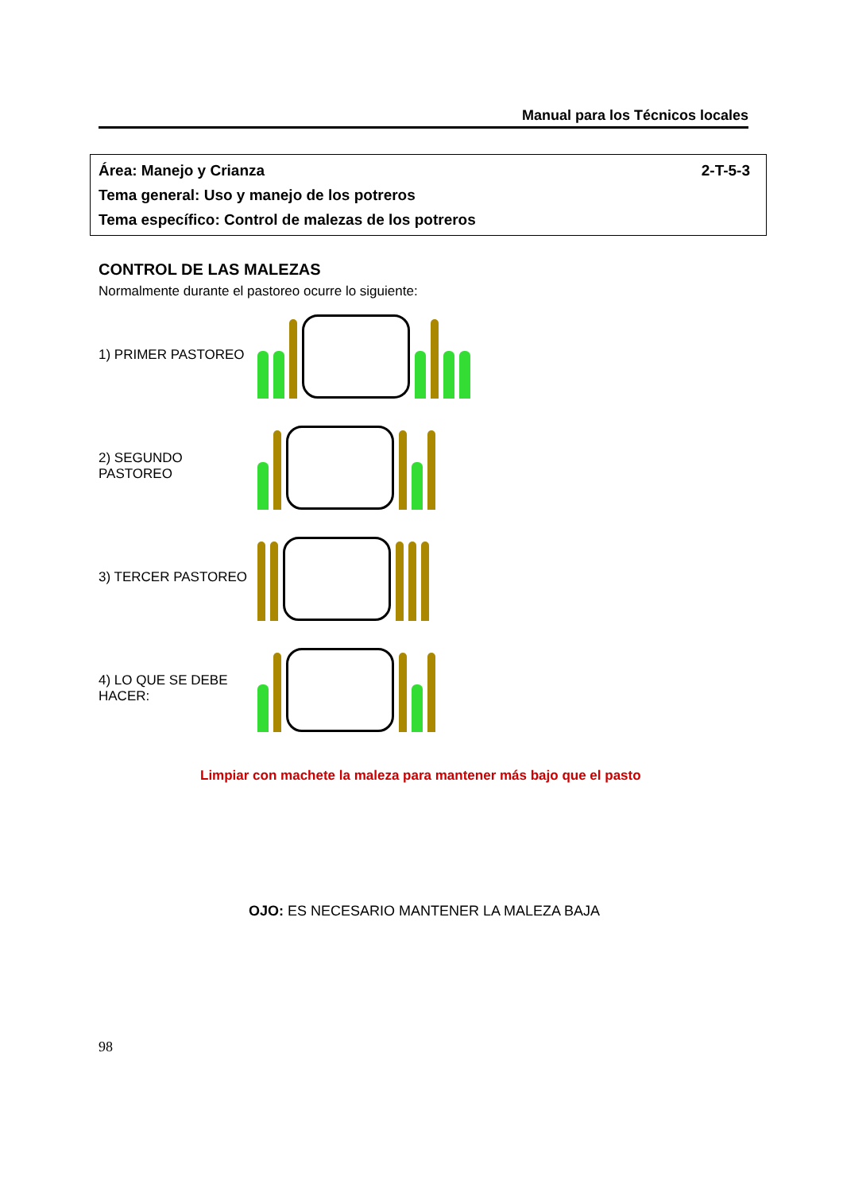Manual para los Técnicos locales
2-T-5-3 Área: Manejo y Crianza
Tema general: Uso y manejo de los potreros
Tema específico: Control de malezas de los potreros
CONTROL DE LAS MALEZAS
Normalmente durante el pastoreo ocurre lo siguiente:
1) PRIMER PASTOREO
2) SEGUNDO PASTOREO
3) TERCER PASTOREO
4) LO QUE SE DEBE HACER:
Limpiar con machete la maleza para mantener más bajo que el pasto
OJO: ES NECESARIO MANTENER LA MALEZA BAJA
98